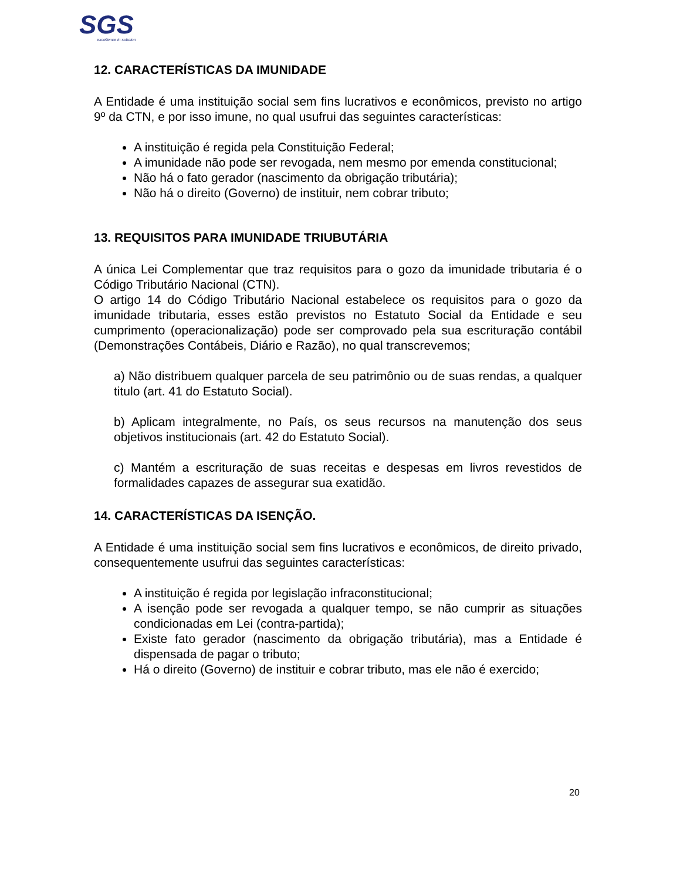SGS
excellence in solution
12. CARACTERÍSTICAS DA IMUNIDADE
A Entidade é uma instituição social sem fins lucrativos e econômicos, previsto no artigo 9º da CTN, e por isso imune, no qual usufrui das seguintes características:
A instituição é regida pela Constituição Federal;
A imunidade não pode ser revogada, nem mesmo por emenda constitucional;
Não há o fato gerador (nascimento da obrigação tributária);
Não há o direito (Governo) de instituir, nem cobrar tributo;
13. REQUISITOS PARA IMUNIDADE TRIUBUTÁRIA
A única Lei Complementar que traz requisitos para o gozo da imunidade tributaria é o Código Tributário Nacional (CTN).
O artigo 14 do Código Tributário Nacional estabelece os requisitos para o gozo da imunidade tributaria, esses estão previstos no Estatuto Social da Entidade e seu cumprimento (operacionalização) pode ser comprovado pela sua escrituração contábil (Demonstrações Contábeis, Diário e Razão), no qual transcrevemos;
a) Não distribuem qualquer parcela de seu patrimônio ou de suas rendas, a qualquer titulo (art. 41 do Estatuto Social).
b) Aplicam integralmente, no País, os seus recursos na manutenção dos seus objetivos institucionais (art. 42 do Estatuto Social).
c) Mantém a escrituração de suas receitas e despesas em livros revestidos de formalidades capazes de assegurar sua exatidão.
14. CARACTERÍSTICAS DA ISENÇÃO.
A Entidade é uma instituição social sem fins lucrativos e econômicos, de direito privado, consequentemente usufrui das seguintes características:
A instituição é regida por legislação infraconstitucional;
A isenção pode ser revogada a qualquer tempo, se não cumprir as situações condicionadas em Lei (contra-partida);
Existe fato gerador (nascimento da obrigação tributária), mas a Entidade é dispensada de pagar o tributo;
Há o direito (Governo) de instituir e cobrar tributo, mas ele não é exercido;
20